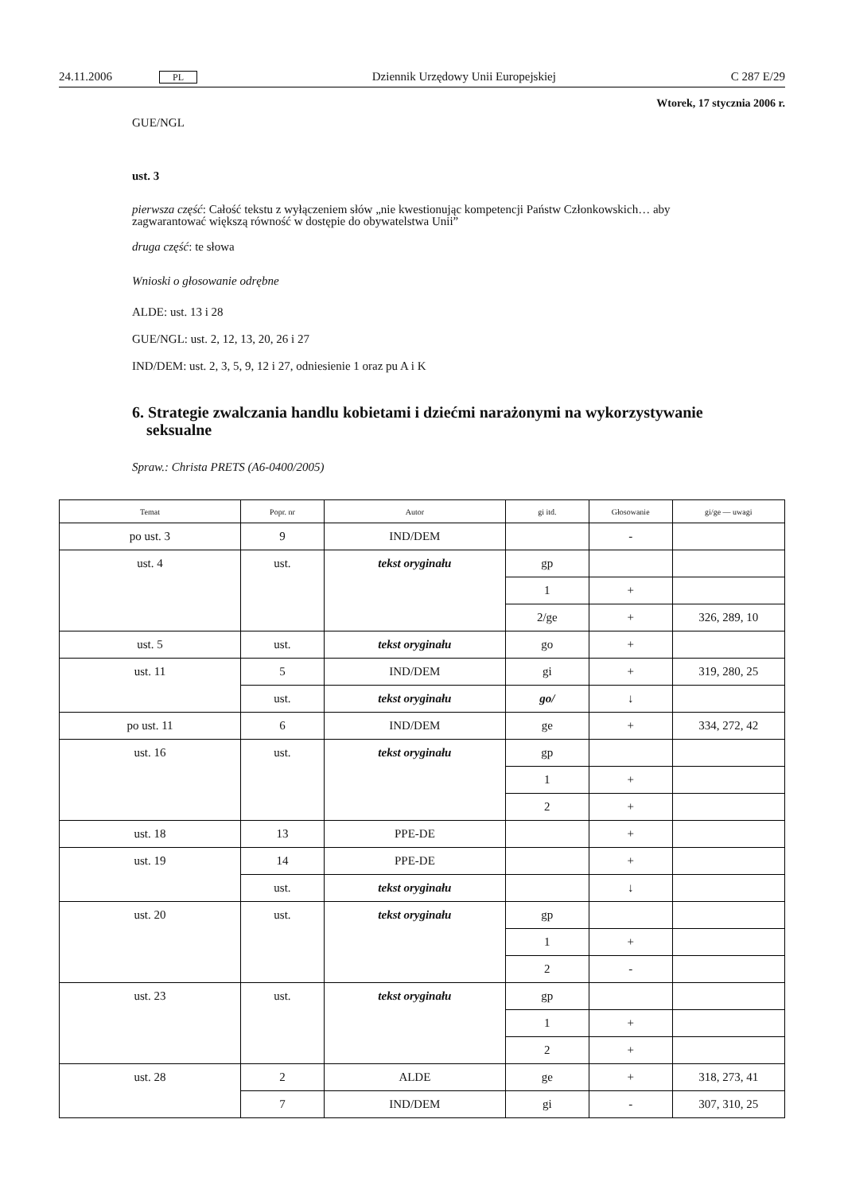24.11.2006 PL Dziennik Urzędowy Unii Europejskiej C 287 E/29
Wtorek, 17 stycznia 2006 r.
GUE/NGL
ust. 3
pierwsza część: Całość tekstu z wyłączeniem słów „nie kwestionując kompetencji Państw Członkowskich… aby zagwarantować większą równość w dostępie do obywatelstwa Unii”
druga część: te słowa
Wnioski o głosowanie odrębne
ALDE: ust. 13 i 28
GUE/NGL: ust. 2, 12, 13, 20, 26 i 27
IND/DEM: ust. 2, 3, 5, 9, 12 i 27, odniesienie 1 oraz pu A i K
6. Strategie zwalczania handlu kobietami i dziećmi narażonymi na wykorzysty­wanie seksualne
Spraw.: Christa PRETS (A6-0400/2005)
| Temat | Popr. nr | Autor | gi itd. | Głosowanie | gi/ge — uwagi |
| --- | --- | --- | --- | --- | --- |
| po ust. 3 | 9 | IND/DEM | | - | |
| ust. 4 | ust. | tekst oryginału | gp | | |
| | | | 1 | + | |
| | | | 2/ge | + | 326, 289, 10 |
| ust. 5 | ust. | tekst oryginału | go | + | |
| ust. 11 | 5 | IND/DEM | gi | + | 319, 280, 25 |
| | ust. | tekst oryginału | go/ | ↓ | |
| po ust. 11 | 6 | IND/DEM | ge | + | 334, 272, 42 |
| ust. 16 | ust. | tekst oryginału | gp | | |
| | | | 1 | + | |
| | | | 2 | + | |
| ust. 18 | 13 | PPE-DE | | + | |
| ust. 19 | 14 | PPE-DE | | + | |
| | ust. | tekst oryginału | | ↓ | |
| ust. 20 | ust. | tekst oryginału | gp | | |
| | | | 1 | + | |
| | | | 2 | - | |
| ust. 23 | ust. | tekst oryginału | gp | | |
| | | | 1 | + | |
| | | | 2 | + | |
| ust. 28 | 2 | ALDE | ge | + | 318, 273, 41 |
| | 7 | IND/DEM | gi | - | 307, 310, 25 |